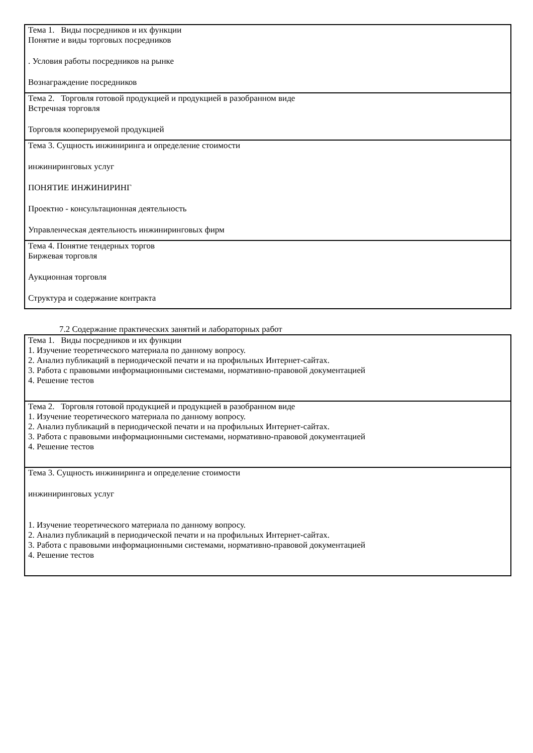| Тема 1. Виды посредников и их функции Понятие и виды торговых посредников . Условия работы посредников на рынке Вознаграждение посредников |
| Тема 2. Торговля готовой продукцией и продукцией в разобранном виде Встречная торговля Торговля кооперируемой продукцией |
| Тема 3. Сущность инжиниринга и определение стоимости инжиниринговых услуг ПОНЯТИЕ ИНЖИНИРИНГ Проектно - консультационная деятельность Управленческая деятельность инжиниринговых фирм |
| Тема 4. Понятие тендерных торгов Биржевая торговля Аукционная торговля Структура и содержание контракта |
7.2 Содержание практических занятий и лабораторных работ
| Тема 1. Виды посредников и их функции 1. Изучение теоретического материала по данному вопросу. 2. Анализ публикаций в периодической печати и на профильных Интернет-сайтах. 3. Работа с правовыми информационными системами, нормативно-правовой документацией 4. Решение тестов |
| Тема 2. Торговля готовой продукцией и продукцией в разобранном виде 1. Изучение теоретического материала по данному вопросу. 2. Анализ публикаций в периодической печати и на профильных Интернет-сайтах. 3. Работа с правовыми информационными системами, нормативно-правовой документацией 4. Решение тестов |
| Тема 3. Сущность инжиниринга и определение стоимости инжиниринговых услуг 1. Изучение теоретического материала по данному вопросу. 2. Анализ публикаций в периодической печати и на профильных Интернет-сайтах. 3. Работа с правовыми информационными системами, нормативно-правовой документацией 4. Решение тестов |